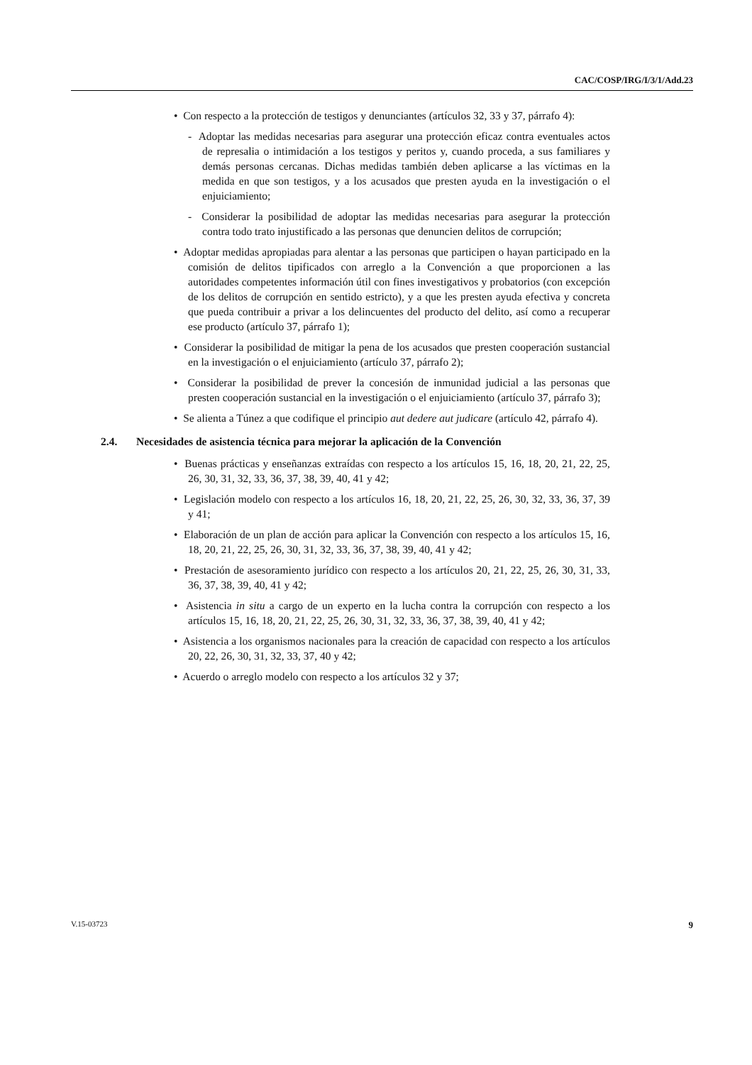CAC/COSP/IRG/I/3/1/Add.23
• Con respecto a la protección de testigos y denunciantes (artículos 32, 33 y 37, párrafo 4):
- Adoptar las medidas necesarias para asegurar una protección eficaz contra eventuales actos de represalia o intimidación a los testigos y peritos y, cuando proceda, a sus familiares y demás personas cercanas. Dichas medidas también deben aplicarse a las víctimas en la medida en que son testigos, y a los acusados que presten ayuda en la investigación o el enjuiciamiento;
- Considerar la posibilidad de adoptar las medidas necesarias para asegurar la protección contra todo trato injustificado a las personas que denuncien delitos de corrupción;
• Adoptar medidas apropiadas para alentar a las personas que participen o hayan participado en la comisión de delitos tipificados con arreglo a la Convención a que proporcionen a las autoridades competentes información útil con fines investigativos y probatorios (con excepción de los delitos de corrupción en sentido estricto), y a que les presten ayuda efectiva y concreta que pueda contribuir a privar a los delincuentes del producto del delito, así como a recuperar ese producto (artículo 37, párrafo 1);
• Considerar la posibilidad de mitigar la pena de los acusados que presten cooperación sustancial en la investigación o el enjuiciamiento (artículo 37, párrafo 2);
• Considerar la posibilidad de prever la concesión de inmunidad judicial a las personas que presten cooperación sustancial en la investigación o el enjuiciamiento (artículo 37, párrafo 3);
• Se alienta a Túnez a que codifique el principio aut dedere aut judicare (artículo 42, párrafo 4).
2.4. Necesidades de asistencia técnica para mejorar la aplicación de la Convención
• Buenas prácticas y enseñanzas extraídas con respecto a los artículos 15, 16, 18, 20, 21, 22, 25, 26, 30, 31, 32, 33, 36, 37, 38, 39, 40, 41 y 42;
• Legislación modelo con respecto a los artículos 16, 18, 20, 21, 22, 25, 26, 30, 32, 33, 36, 37, 39 y 41;
• Elaboración de un plan de acción para aplicar la Convención con respecto a los artículos 15, 16, 18, 20, 21, 22, 25, 26, 30, 31, 32, 33, 36, 37, 38, 39, 40, 41 y 42;
• Prestación de asesoramiento jurídico con respecto a los artículos 20, 21, 22, 25, 26, 30, 31, 33, 36, 37, 38, 39, 40, 41 y 42;
• Asistencia in situ a cargo de un experto en la lucha contra la corrupción con respecto a los artículos 15, 16, 18, 20, 21, 22, 25, 26, 30, 31, 32, 33, 36, 37, 38, 39, 40, 41 y 42;
• Asistencia a los organismos nacionales para la creación de capacidad con respecto a los artículos 20, 22, 26, 30, 31, 32, 33, 37, 40 y 42;
• Acuerdo o arreglo modelo con respecto a los artículos 32 y 37;
V.15-03723 9